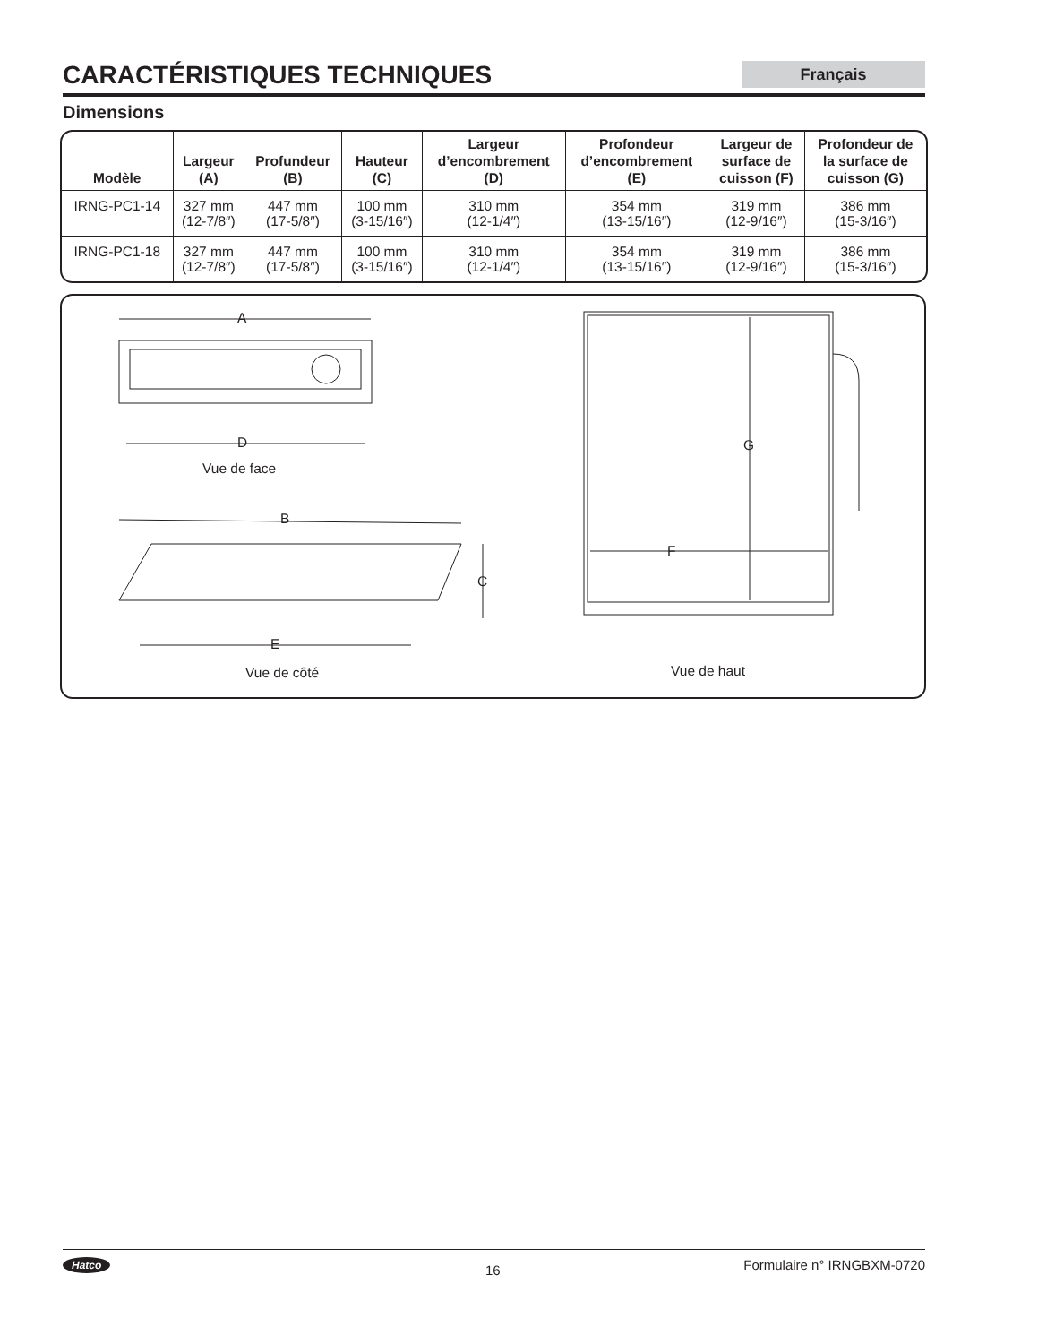CARACTÉRISTIQUES TECHNIQUES
Français
Dimensions
| Modèle | Largeur (A) | Profundeur (B) | Hauteur (C) | Largeur d’encombrement (D) | Profondeur d’encombrement (E) | Largeur de surface de cuisson (F) | Profondeur de la surface de cuisson (G) |
| --- | --- | --- | --- | --- | --- | --- | --- |
| IRNG-PC1-14 | 327 mm (12-7/8″) | 447 mm (17-5/8″) | 100 mm (3-15/16″) | 310 mm (12-1/4″) | 354 mm (13-15/16″) | 319 mm (12-9/16″) | 386 mm (15-3/16″) |
| IRNG-PC1-18 | 327 mm (12-7/8″) | 447 mm (17-5/8″) | 100 mm (3-15/16″) | 310 mm (12-1/4″) | 354 mm (13-15/16″) | 319 mm (12-9/16″) | 386 mm (15-3/16″) |
A
D
Vue de face
B
C
E
Vue de côté
G
F
Vue de haut
Hatco 16 Formulaire n° IRNGBXM-0720